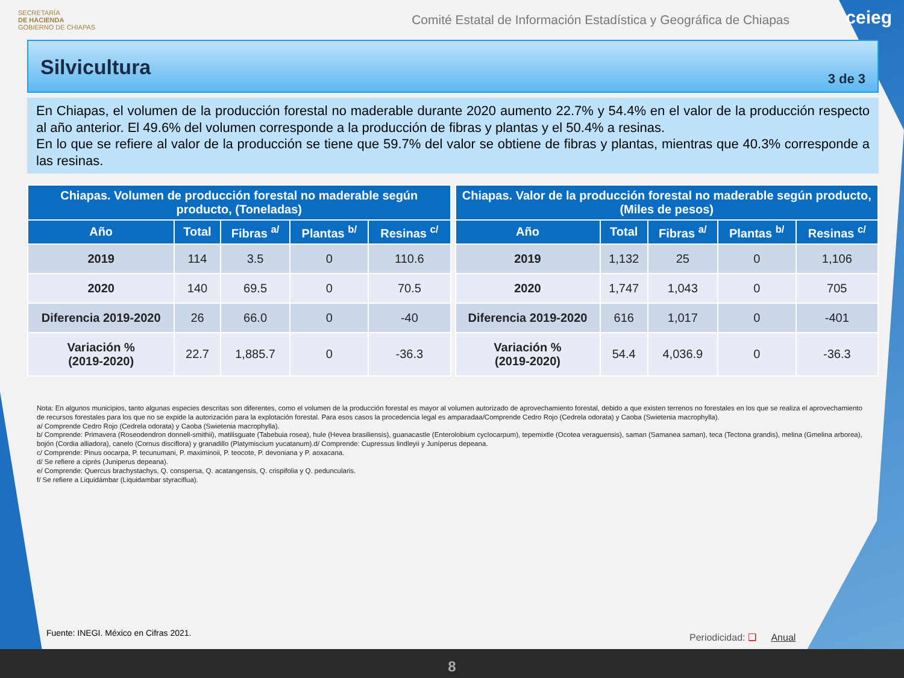SECRETARÍA
DE HACIENDA
GOBIERNO DE CHIAPAS
Comité Estatal de Información Estadística y Geográfica de Chiapas
ceieg
Silvicultura
3 de 3
En Chiapas, el volumen de la producción forestal no maderable durante 2020 aumento 22.7% y 54.4% en el valor de la producción respecto al año anterior. El 49.6% del volumen corresponde a la producción de fibras y plantas y el 50.4% a resinas.
En lo que se refiere al valor de la producción se tiene que 59.7% del valor se obtiene de fibras y plantas, mientras que 40.3% corresponde a las resinas.
| Chiapas. Volumen de producción forestal no maderable según producto, (Toneladas) | | | | |
| --- | --- | --- | --- | --- |
| Año | Total | Fibras <sup>a/</sup> | Plantas <sup>b/</sup> | Resinas <sup>c/</sup> |
| 2019 | 114 | 3.5 | 0 | 110.6 |
| 2020 | 140 | 69.5 | 0 | 70.5 |
| Diferencia 2019-2020 | 26 | 66.0 | 0 | -40 |
| Variación % (2019-2020) | 22.7 | 1,885.7 | 0 | -36.3 |
| Chiapas. Valor de la producción forestal no maderable según producto, (Miles de pesos) | | | | |
| --- | --- | --- | --- | --- |
| Año | Total | Fibras <sup>a/</sup> | Plantas <sup>b/</sup> | Resinas <sup>c/</sup> |
| 2019 | 1,132 | 25 | 0 | 1,106 |
| 2020 | 1,747 | 1,043 | 0 | 705 |
| Diferencia 2019-2020 | 616 | 1,017 | 0 | -401 |
| Variación % (2019-2020) | 54.4 | 4,036.9 | 0 | -36.3 |
Nota: En algunos municipios, tanto algunas especies descritas son diferentes, como el volumen de la producción forestal es mayor al volumen autorizado de aprovechamiento forestal, debido a que existen terrenos no forestales en los que se realiza el aprovechamiento de recursos forestales para los que no se expide la autorización para la explotación forestal. Para esos casos la procedencia legal es amparadaa/Comprende Cedro Rojo (Cedrela odorata) y Caoba (Swietenia macrophylla).
a/ Comprende Cedro Rojo (Cedrela odorata) y Caoba (Swietenia macrophylla).
b/ Comprende: Primavera (Roseodendron donnell-smithii), matilisguate (Tabebuia rosea), hule (Hevea brasiliensis), guanacastle (Enterolobium cyclocarpum), tepemixtle (Ocotea veraguensis), saman (Samanea saman), teca (Tectona grandis), melina (Gmelina arborea), bojón (Cordia alliadora), canelo (Cornus disciflora) y granadillo (Platymiscium yucatanum).d/ Comprende: Cupressus lindleyii y Juníperus depeana.
c/ Comprende: Pinus oocarpa, P. tecunumani, P. maximinoii, P. teocote, P. devoniana y P. aoxacana.
d/ Se refiere a ciprés (Juniperus depeana).
e/ Comprende: Quercus brachystachys, Q. conspersa, Q. acatangensis, Q. crispifolia y Q. peduncularis.
f/ Se refiere a Liquidámbar (Liquidambar styraciflua).
Fuente: INEGI. México en Cifras 2021.
Periodicidad: ❑ Anual
8